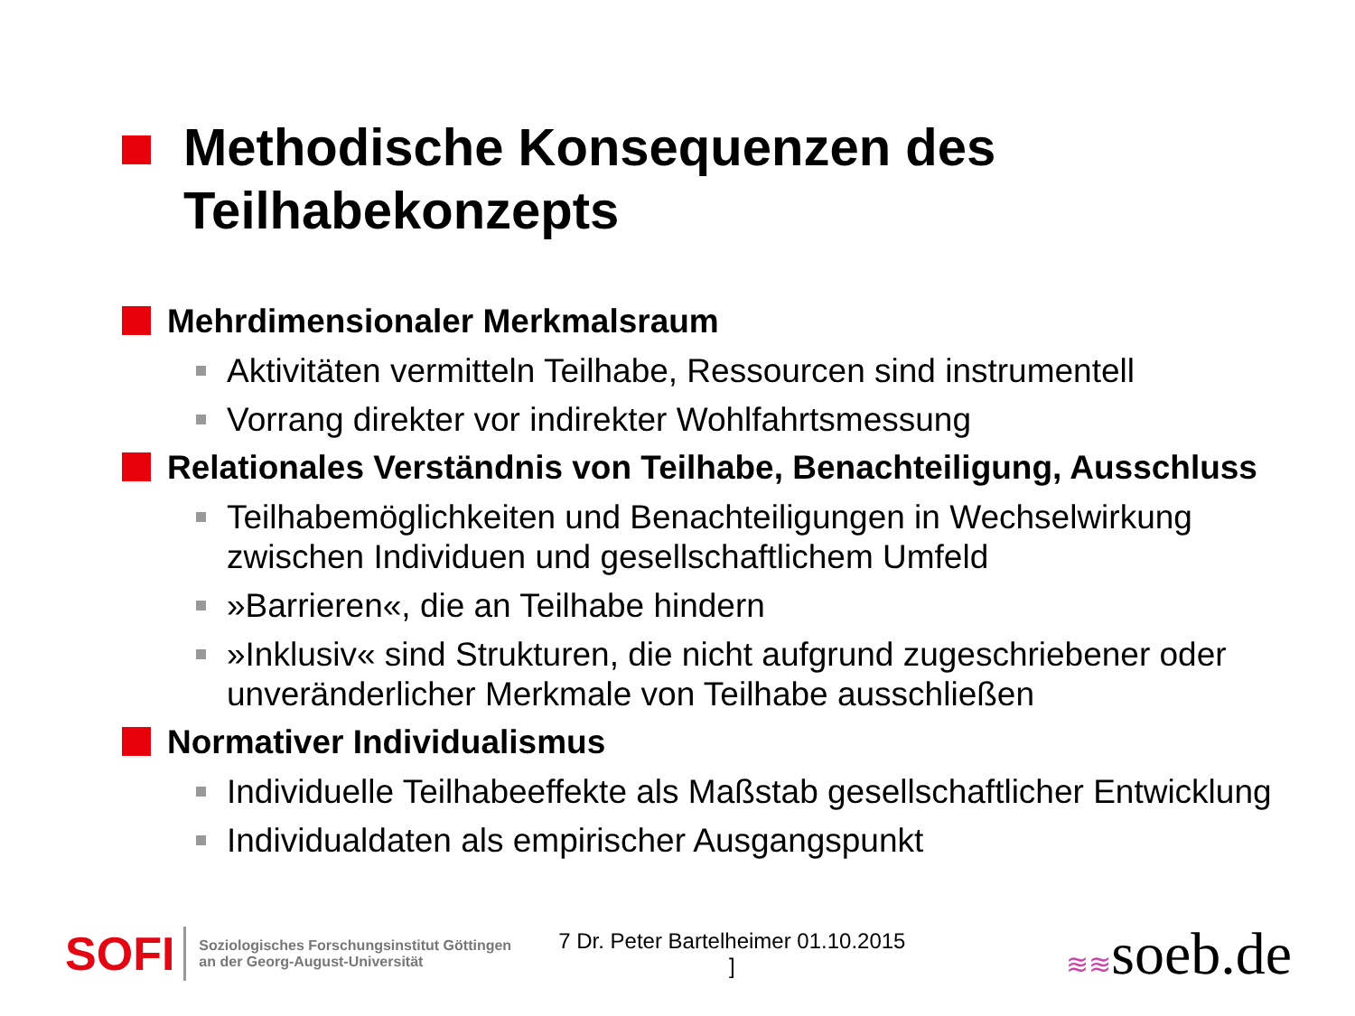Methodische Konsequenzen des
Teilhabekonzepts
Mehrdimensionaler Merkmalsraum
Aktivitäten vermitteln Teilhabe, Ressourcen sind instrumentell
Vorrang direkter vor indirekter Wohlfahrtsmessung
Relationales Verständnis von Teilhabe, Benachteiligung, Ausschluss
Teilhabemöglichkeiten und Benachteiligungen in Wechselwirkung zwischen Individuen und gesellschaftlichem Umfeld
»Barrieren«, die an Teilhabe hindern
»Inklusiv« sind Strukturen, die nicht aufgrund zugeschriebener oder unveränderlicher Merkmale von Teilhabe ausschließen
Normativer Individualismus
Individuelle Teilhabeeffekte als Maßstab gesellschaftlicher Entwicklung
Individualdaten als empirischer Ausgangspunkt
SOFI
Soziologisches Forschungsinstitut Göttingen
an der Georg-August-Universität
7 Dr. Peter Bartelheimer 01.10.2015
]
≋≋soeb.de